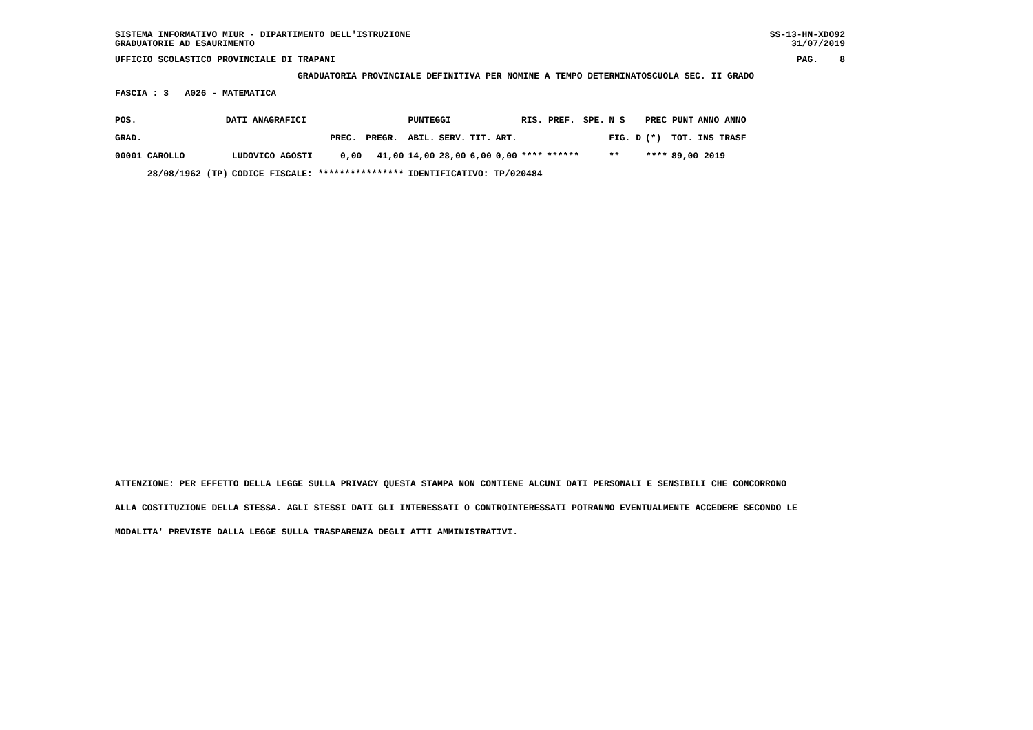SISTEMA INFORMATIVO MIUR - DIPARTIMENTO DELL'ISTRUZIONE
GRADUATORIE AD ESAURIMENTO SS-13-HN-XDO92
31/07/2019
UFFICIO SCOLASTICO PROVINCIALE DI TRAPANI PAG. 8
GRADUATORIA PROVINCIALE DEFINITIVA PER NOMINE A TEMPO DETERMINATOSCUOLA SEC. II GRADO
FASCIA : 3 A026 - MATEMATICA
| POS. | DATI ANAGRAFICI | | | | PUNTEGGI | | | | RIS. PREF. | | SPE. | N S | PREC PUNT | | ANNO ANNO |
| --- | --- | --- | --- | --- | --- | --- | --- | --- | --- | --- | --- | --- | --- | --- | --- |
| GRAD. | | | PREC. | PREGR. | ABIL. | SERV. | TIT. | ART. | | | | FIG. D | (*) | TOT. | INS TRASF |
| 00001 CAROLLO | | LUDOVICO AGOSTI | 0,00 | 41,00 | 14,00 | 28,00 | 6,00 | 0,00 | **** | ****** | | ** | **** | 89,00 2019 | |
| 28/08/1962 (TP) | | CODICE FISCALE: **************** | | | IDENTIFICATIVO: TP/020484 | | | | | | | | | | |
ATTENZIONE: PER EFFETTO DELLA LEGGE SULLA PRIVACY QUESTA STAMPA NON CONTIENE ALCUNI DATI PERSONALI E SENSIBILI CHE CONCORRONO
ALLA COSTITUZIONE DELLA STESSA. AGLI STESSI DATI GLI INTERESSATI O CONTROINTERESSATI POTRANNO EVENTUALMENTE ACCEDERE SECONDO LE
MODALITA' PREVISTE DALLA LEGGE SULLA TRASPARENZA DEGLI ATTI AMMINISTRATIVI.